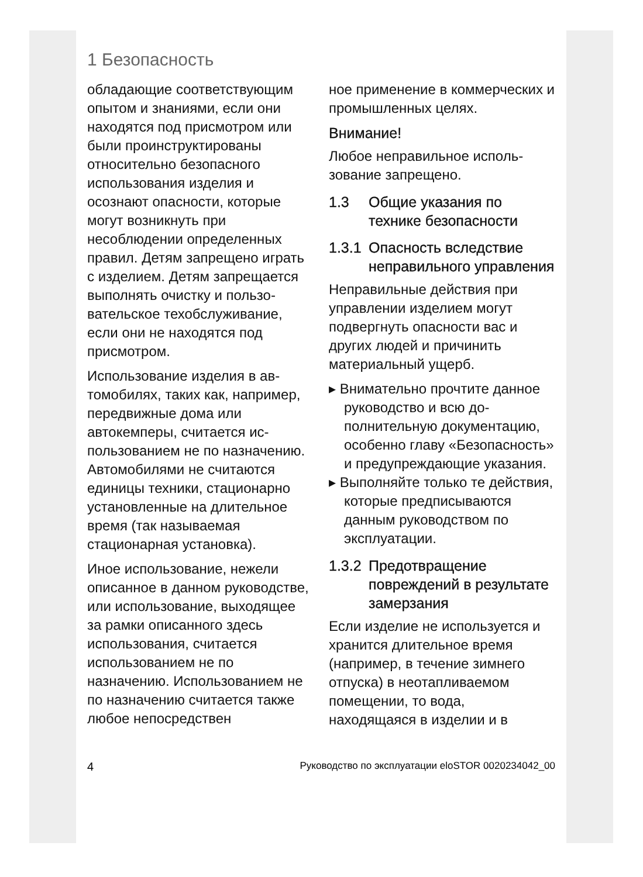1 Безопасность
обладающие соответству­ющим опытом и знаниями, если они находятся под присмотром или были проин­структированы относительно безопасного использования изделия и осознают опасно­сти, которые могут возникнуть при несоблюдении опре­деленных правил. Детям запрещено играть с изде­лием. Детям запрещается выполнять очистку и пользо­вательское техобслуживание, если они не находятся под присмотром.
Использование изделия в ав­томобилях, таких как, напри­мер, передвижные дома или автокемперы, считается ис­пользованием не по назначе­нию. Автомобилями не счи­таются единицы техники, ста­ционарно установленные на длительное время (так назы­ваемая стационарная уста­новка).
Иное использование, нежели описанное в данном руковод­стве, или использование, вы­ходящее за рамки описанного здесь использования, счита­ется использованием не по назначению. Использованием не по назначению считается также любое непосредствен­
ное применение в коммерче­ских и промышленных целях.
Внимание!
Любое неправильное исполь­зование запрещено.
1.3 Общие указания по технике безопасности
1.3.1 Опасность вследствие неправильного управления
Неправильные действия при управлении изделием могут подвергнуть опасности вас и других людей и причинить материальный ущерб.
▸ Внимательно прочтите дан­ное руководство и всю до­полнительную документа­цию, особенно главу «Без­опасность» и предупрежда­ющие указания.
▸ Выполняйте только те дей­ствия, которые предписыва­ются данным руководством по эксплуатации.
1.3.2 Предотвращение повреждений в результате замерзания
Если изделие не использу­ется и хранится длительное время (например, в течение зимнего отпуска) в неотапли­ваемом помещении, то вода, находящаяся в изделии и в
4 Руководство по эксплуатации eloSTOR 0020234042_00